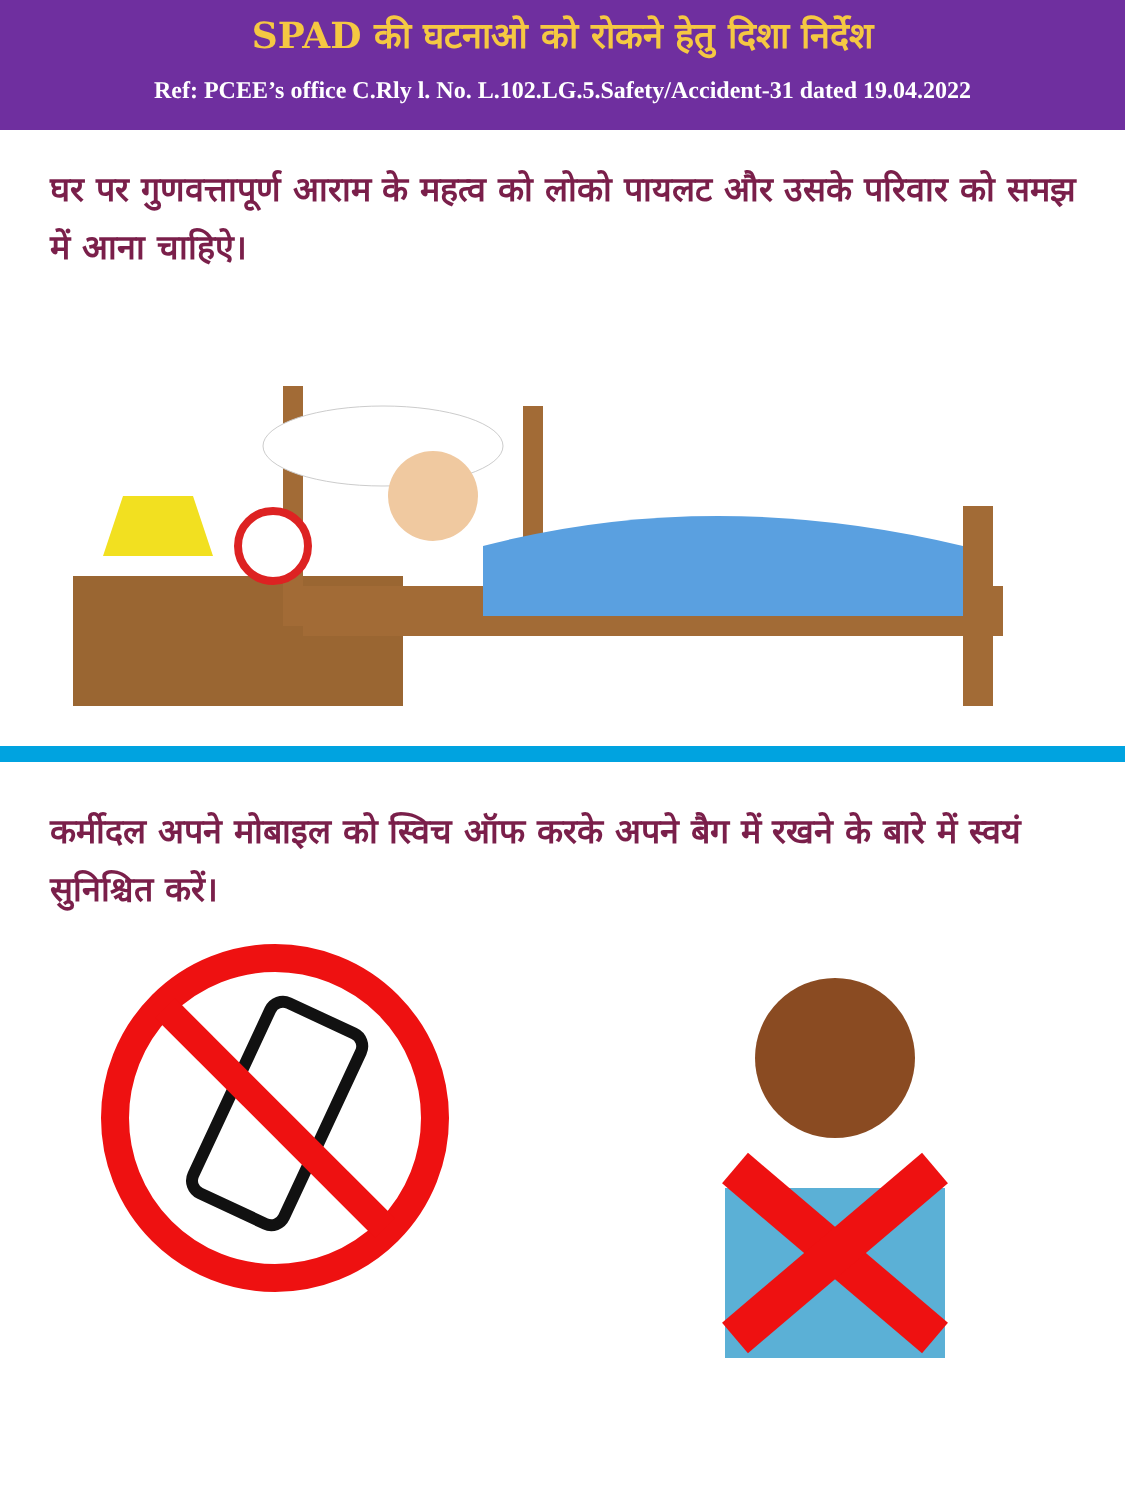SPAD की घटनाओ को रोकने हेतु दिशा निर्देश
Ref: PCEE’s office C.Rly l. No. L.102.LG.5.Safety/Accident-31 dated 19.04.2022
घर पर गुणवत्तापूर्ण आराम के महत्व को लोको पायलट और उसके परिवार को समझ में आना चाहिऐ।
कर्मीदल अपने मोबाइल को स्विच ऑफ करके अपने बैग में रखने के बारे में स्वयं सुनिश्चित करें।